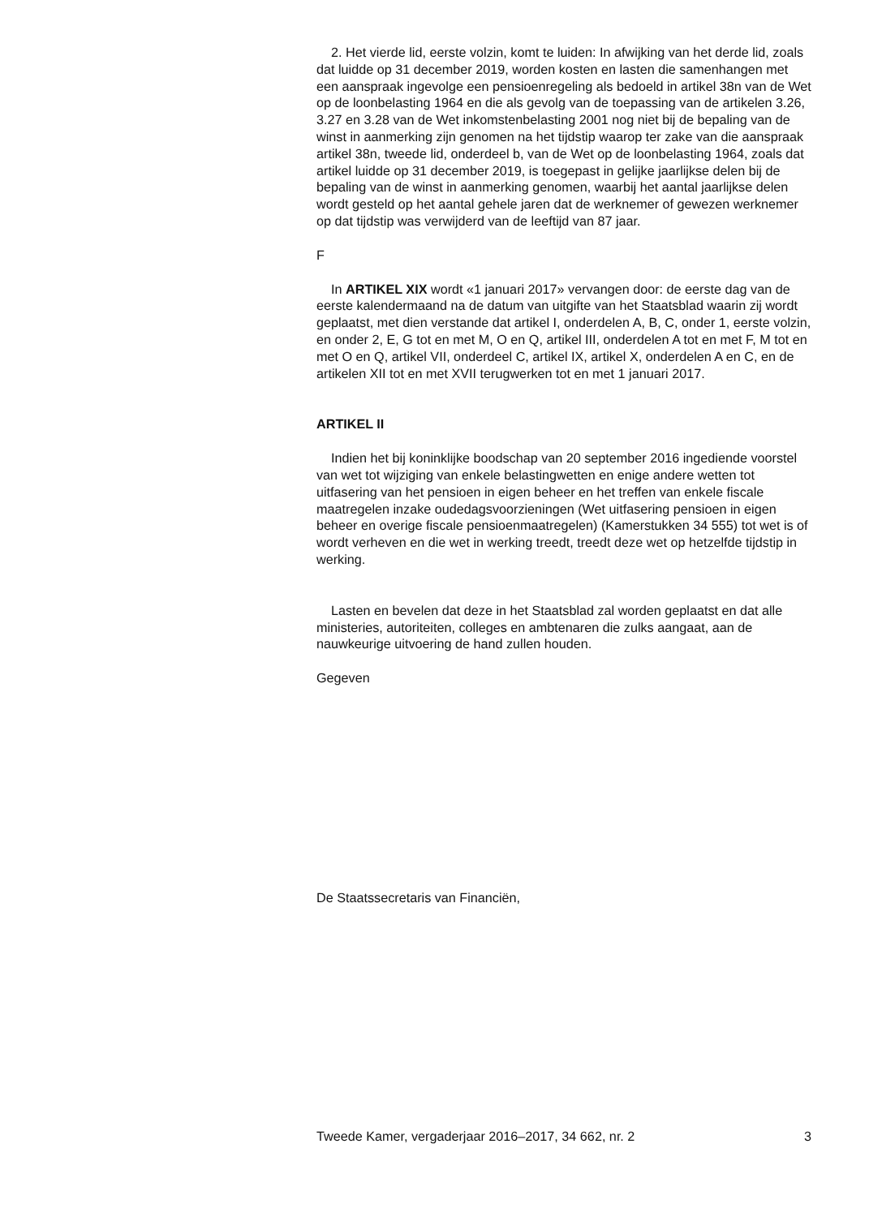2. Het vierde lid, eerste volzin, komt te luiden: In afwijking van het derde lid, zoals dat luidde op 31 december 2019, worden kosten en lasten die samenhangen met een aanspraak ingevolge een pensioenregeling als bedoeld in artikel 38n van de Wet op de loonbelasting 1964 en die als gevolg van de toepassing van de artikelen 3.26, 3.27 en 3.28 van de Wet inkomstenbelasting 2001 nog niet bij de bepaling van de winst in aanmerking zijn genomen na het tijdstip waarop ter zake van die aanspraak artikel 38n, tweede lid, onderdeel b, van de Wet op de loonbelasting 1964, zoals dat artikel luidde op 31 december 2019, is toegepast in gelijke jaarlijkse delen bij de bepaling van de winst in aanmerking genomen, waarbij het aantal jaarlijkse delen wordt gesteld op het aantal gehele jaren dat de werknemer of gewezen werknemer op dat tijdstip was verwijderd van de leeftijd van 87 jaar.
F
In ARTIKEL XIX wordt «1 januari 2017» vervangen door: de eerste dag van de eerste kalendermaand na de datum van uitgifte van het Staatsblad waarin zij wordt geplaatst, met dien verstande dat artikel I, onderdelen A, B, C, onder 1, eerste volzin, en onder 2, E, G tot en met M, O en Q, artikel III, onderdelen A tot en met F, M tot en met O en Q, artikel VII, onderdeel C, artikel IX, artikel X, onderdelen A en C, en de artikelen XII tot en met XVII terugwerken tot en met 1 januari 2017.
ARTIKEL II
Indien het bij koninklijke boodschap van 20 september 2016 ingediende voorstel van wet tot wijziging van enkele belastingwetten en enige andere wetten tot uitfasering van het pensioen in eigen beheer en het treffen van enkele fiscale maatregelen inzake oudedagsvoorzieningen (Wet uitfasering pensioen in eigen beheer en overige fiscale pensioenmaatregelen) (Kamerstukken 34 555) tot wet is of wordt verheven en die wet in werking treedt, treedt deze wet op hetzelfde tijdstip in werking.
Lasten en bevelen dat deze in het Staatsblad zal worden geplaatst en dat alle ministeries, autoriteiten, colleges en ambtenaren die zulks aangaat, aan de nauwkeurige uitvoering de hand zullen houden.
Gegeven
De Staatssecretaris van Financiën,
Tweede Kamer, vergaderjaar 2016–2017, 34 662, nr. 2 3